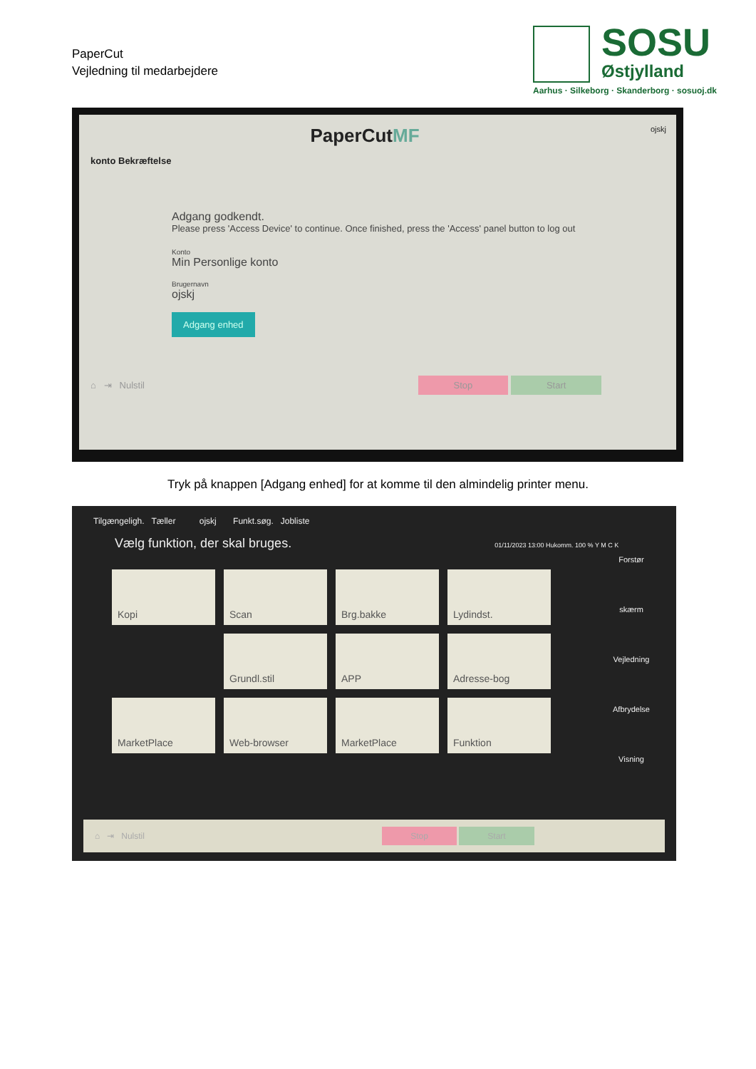PaperCut
Vejledning til medarbejdere
SOSU
Østjylland
Aarhus · Silkeborg · Skanderborg · sosuoj.dk
PaperCutMF ojskj
konto Bekræftelse
Adgang godkendt.
Please press 'Access Device' to continue. Once finished, press the 'Access' panel button to log out
Konto
Min Personlige konto
Brugernavn
ojskj
Adgang enhed
⌂ ⇥ Nulstil Stop Start
Tryk på knappen [Adgang enhed] for at komme til den almindelig printer menu.
Tilgængeligh. Tæller ojskj Funkt.søg. Jobliste
Vælg funktion, der skal bruges. 01/11/2023 13:00 Hukomm. 100 % Y M C K
Forstør skærm
Vejledning
Afbrydelse
Visning
Kopi Scan Brg.bakke Lydindst.
Grundl.stil APP Adresse-bog
MarketPlace Web-browser MarketPlace Funktion
⌂ ⇥ Nulstil Stop Start